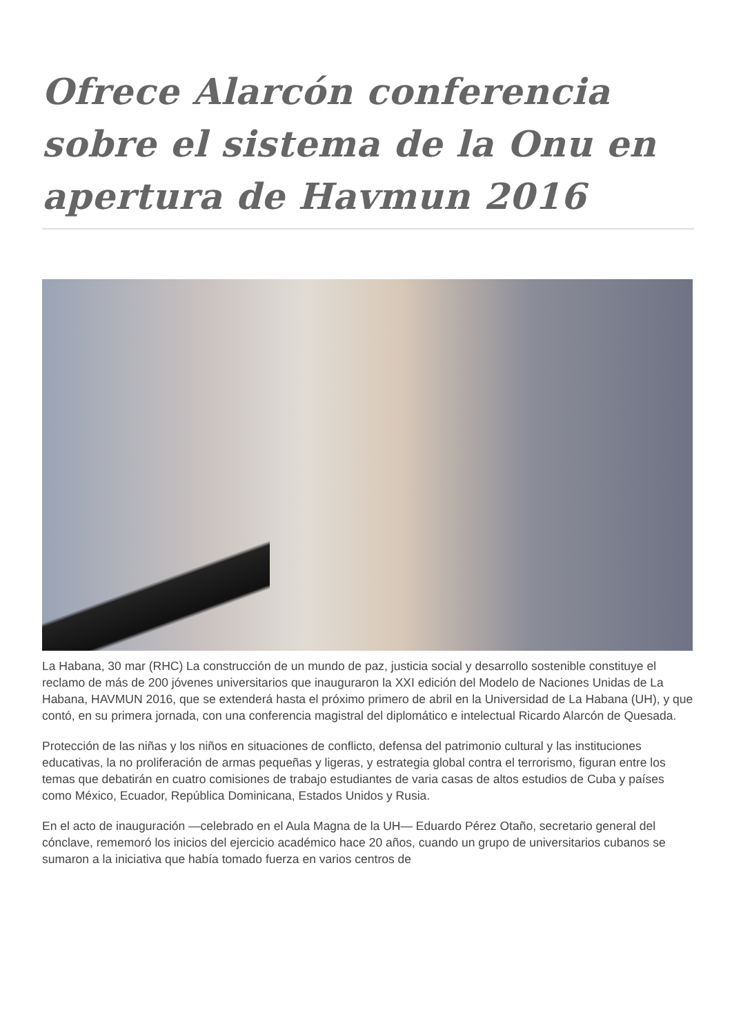Ofrece Alarcón conferencia sobre el sistema de la Onu en apertura de Havmun 2016
La Habana, 30 mar (RHC) La construcción de un mundo de paz, justicia social y desarrollo sostenible constituye el reclamo de más de 200 jóvenes universitarios que inauguraron la XXI edición del Modelo de Naciones Unidas de La Habana, HAVMUN 2016, que se extenderá hasta el próximo primero de abril en la Universidad de La Habana (UH), y que contó, en su primera jornada, con una conferencia magistral del diplomático e intelectual Ricardo Alarcón de Quesada.
Protección de las niñas y los niños en situaciones de conflicto, defensa del patrimonio cultural y las instituciones educativas, la no proliferación de armas pequeñas y ligeras, y estrategia global contra el terrorismo, figuran entre los temas que debatirán en cuatro comisiones de trabajo estudiantes de varia casas de altos estudios de Cuba y países como México, Ecuador, República Dominicana, Estados Unidos y Rusia.
En el acto de inauguración —celebrado en el Aula Magna de la UH— Eduardo Pérez Otaño, secretario general del cónclave, rememoró los inicios del ejercicio académico hace 20 años, cuando un grupo de universitarios cubanos se sumaron a la iniciativa que había tomado fuerza en varios centros de